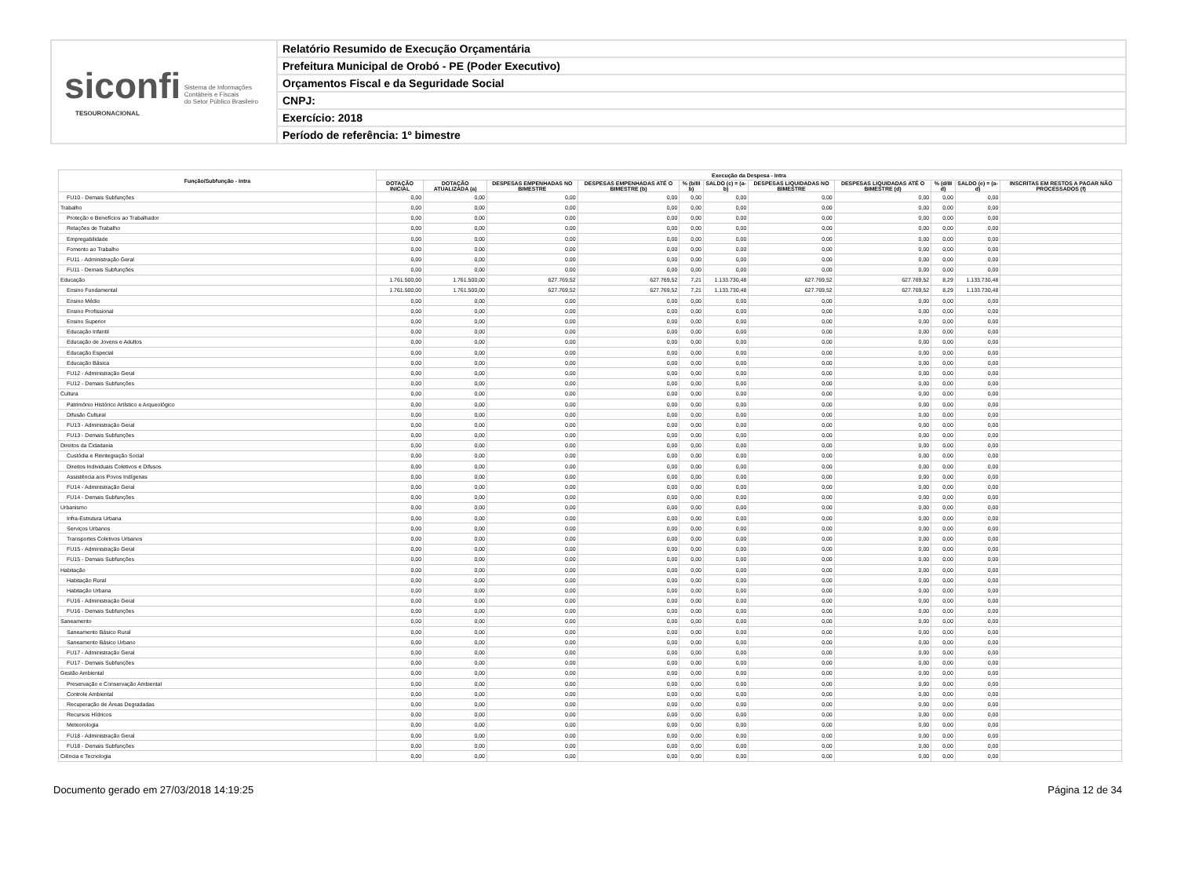siconfi Sistema de Informações
Contábeis e Fiscais
do Setor Público Brasileiro
TESOURONACIONAL
Relatório Resumido de Execução Orçamentária
Prefeitura Municipal de Orobó - PE (Poder Executivo)
Orçamentos Fiscal e da Seguridade Social
CNPJ:
Exercício: 2018
Período de referência: 1º bimestre
| Função/Subfunção - Intra | Execução da Despesa - Intra | | | | | | | | | | |
| --- | --- | --- | --- | --- | --- | --- | --- | --- | --- | --- | --- |
| | DOTAÇÃO INICIAL | DOTAÇÃO ATUALIZADA (a) | DESPESAS EMPENHADAS NO BIMESTRE | DESPESAS EMPENHADAS ATÉ O BIMESTRE (b) | % (b/III b) | SALDO (c) = (a-b) | DESPESAS LIQUIDADAS NO BIMESTRE | DESPESAS LIQUIDADAS ATÉ O BIMESTRE (d) | % (d/III d) | SALDO (e) = (a-d) | INSCRITAS EM RESTOS A PAGAR NÃO PROCESSADOS (f) |
| FU10 - Demais Subfunções | 0,00 | 0,00 | 0,00 | 0,00 | 0,00 | 0,00 | 0,00 | 0,00 | 0,00 | 0,00 | |
| Trabalho | 0,00 | 0,00 | 0,00 | 0,00 | 0,00 | 0,00 | 0,00 | 0,00 | 0,00 | 0,00 | |
| Proteção e Benefícios ao Trabalhador | 0,00 | 0,00 | 0,00 | 0,00 | 0,00 | 0,00 | 0,00 | 0,00 | 0,00 | 0,00 | |
| Relações de Trabalho | 0,00 | 0,00 | 0,00 | 0,00 | 0,00 | 0,00 | 0,00 | 0,00 | 0,00 | 0,00 | |
| Empregabilidade | 0,00 | 0,00 | 0,00 | 0,00 | 0,00 | 0,00 | 0,00 | 0,00 | 0,00 | 0,00 | |
| Fomento ao Trabalho | 0,00 | 0,00 | 0,00 | 0,00 | 0,00 | 0,00 | 0,00 | 0,00 | 0,00 | 0,00 | |
| FU11 - Administração Geral | 0,00 | 0,00 | 0,00 | 0,00 | 0,00 | 0,00 | 0,00 | 0,00 | 0,00 | 0,00 | |
| FU11 - Demais Subfunções | 0,00 | 0,00 | 0,00 | 0,00 | 0,00 | 0,00 | 0,00 | 0,00 | 0,00 | 0,00 | |
| Educação | 1.761.500,00 | 1.761.500,00 | 627.769,52 | 627.769,52 | 7,21 | 1.133.730,48 | 627.769,52 | 627.769,52 | 8,29 | 1.133.730,48 | |
| Ensino Fundamental | 1.761.500,00 | 1.761.500,00 | 627.769,52 | 627.769,52 | 7,21 | 1.133.730,48 | 627.769,52 | 627.769,52 | 8,29 | 1.133.730,48 | |
| Ensino Médio | 0,00 | 0,00 | 0,00 | 0,00 | 0,00 | 0,00 | 0,00 | 0,00 | 0,00 | 0,00 | |
| Ensino Profissional | 0,00 | 0,00 | 0,00 | 0,00 | 0,00 | 0,00 | 0,00 | 0,00 | 0,00 | 0,00 | |
| Ensino Superior | 0,00 | 0,00 | 0,00 | 0,00 | 0,00 | 0,00 | 0,00 | 0,00 | 0,00 | 0,00 | |
| Educação Infantil | 0,00 | 0,00 | 0,00 | 0,00 | 0,00 | 0,00 | 0,00 | 0,00 | 0,00 | 0,00 | |
| Educação de Jovens e Adultos | 0,00 | 0,00 | 0,00 | 0,00 | 0,00 | 0,00 | 0,00 | 0,00 | 0,00 | 0,00 | |
| Educação Especial | 0,00 | 0,00 | 0,00 | 0,00 | 0,00 | 0,00 | 0,00 | 0,00 | 0,00 | 0,00 | |
| Educação Básica | 0,00 | 0,00 | 0,00 | 0,00 | 0,00 | 0,00 | 0,00 | 0,00 | 0,00 | 0,00 | |
| FU12 - Administração Geral | 0,00 | 0,00 | 0,00 | 0,00 | 0,00 | 0,00 | 0,00 | 0,00 | 0,00 | 0,00 | |
| FU12 - Demais Subfunções | 0,00 | 0,00 | 0,00 | 0,00 | 0,00 | 0,00 | 0,00 | 0,00 | 0,00 | 0,00 | |
| Cultura | 0,00 | 0,00 | 0,00 | 0,00 | 0,00 | 0,00 | 0,00 | 0,00 | 0,00 | 0,00 | |
| Patrimônio Histórico Artístico e Arqueológico | 0,00 | 0,00 | 0,00 | 0,00 | 0,00 | 0,00 | 0,00 | 0,00 | 0,00 | 0,00 | |
| Difusão Cultural | 0,00 | 0,00 | 0,00 | 0,00 | 0,00 | 0,00 | 0,00 | 0,00 | 0,00 | 0,00 | |
| FU13 - Administração Geral | 0,00 | 0,00 | 0,00 | 0,00 | 0,00 | 0,00 | 0,00 | 0,00 | 0,00 | 0,00 | |
| FU13 - Demais Subfunções | 0,00 | 0,00 | 0,00 | 0,00 | 0,00 | 0,00 | 0,00 | 0,00 | 0,00 | 0,00 | |
| Direitos da Cidadania | 0,00 | 0,00 | 0,00 | 0,00 | 0,00 | 0,00 | 0,00 | 0,00 | 0,00 | 0,00 | |
| Custódia e Reintegração Social | 0,00 | 0,00 | 0,00 | 0,00 | 0,00 | 0,00 | 0,00 | 0,00 | 0,00 | 0,00 | |
| Direitos Individuais Coletivos e Difusos | 0,00 | 0,00 | 0,00 | 0,00 | 0,00 | 0,00 | 0,00 | 0,00 | 0,00 | 0,00 | |
| Assistência aos Povos Indígenas | 0,00 | 0,00 | 0,00 | 0,00 | 0,00 | 0,00 | 0,00 | 0,00 | 0,00 | 0,00 | |
| FU14 - Administração Geral | 0,00 | 0,00 | 0,00 | 0,00 | 0,00 | 0,00 | 0,00 | 0,00 | 0,00 | 0,00 | |
| FU14 - Demais Subfunções | 0,00 | 0,00 | 0,00 | 0,00 | 0,00 | 0,00 | 0,00 | 0,00 | 0,00 | 0,00 | |
| Urbanismo | 0,00 | 0,00 | 0,00 | 0,00 | 0,00 | 0,00 | 0,00 | 0,00 | 0,00 | 0,00 | |
| Infra-Estrutura Urbana | 0,00 | 0,00 | 0,00 | 0,00 | 0,00 | 0,00 | 0,00 | 0,00 | 0,00 | 0,00 | |
| Serviços Urbanos | 0,00 | 0,00 | 0,00 | 0,00 | 0,00 | 0,00 | 0,00 | 0,00 | 0,00 | 0,00 | |
| Transportes Coletivos Urbanos | 0,00 | 0,00 | 0,00 | 0,00 | 0,00 | 0,00 | 0,00 | 0,00 | 0,00 | 0,00 | |
| FU15 - Administração Geral | 0,00 | 0,00 | 0,00 | 0,00 | 0,00 | 0,00 | 0,00 | 0,00 | 0,00 | 0,00 | |
| FU15 - Demais Subfunções | 0,00 | 0,00 | 0,00 | 0,00 | 0,00 | 0,00 | 0,00 | 0,00 | 0,00 | 0,00 | |
| Habitação | 0,00 | 0,00 | 0,00 | 0,00 | 0,00 | 0,00 | 0,00 | 0,00 | 0,00 | 0,00 | |
| Habitação Rural | 0,00 | 0,00 | 0,00 | 0,00 | 0,00 | 0,00 | 0,00 | 0,00 | 0,00 | 0,00 | |
| Habitação Urbana | 0,00 | 0,00 | 0,00 | 0,00 | 0,00 | 0,00 | 0,00 | 0,00 | 0,00 | 0,00 | |
| FU16 - Administração Geral | 0,00 | 0,00 | 0,00 | 0,00 | 0,00 | 0,00 | 0,00 | 0,00 | 0,00 | 0,00 | |
| FU16 - Demais Subfunções | 0,00 | 0,00 | 0,00 | 0,00 | 0,00 | 0,00 | 0,00 | 0,00 | 0,00 | 0,00 | |
| Saneamento | 0,00 | 0,00 | 0,00 | 0,00 | 0,00 | 0,00 | 0,00 | 0,00 | 0,00 | 0,00 | |
| Saneamento Básico Rural | 0,00 | 0,00 | 0,00 | 0,00 | 0,00 | 0,00 | 0,00 | 0,00 | 0,00 | 0,00 | |
| Saneamento Básico Urbano | 0,00 | 0,00 | 0,00 | 0,00 | 0,00 | 0,00 | 0,00 | 0,00 | 0,00 | 0,00 | |
| FU17 - Administração Geral | 0,00 | 0,00 | 0,00 | 0,00 | 0,00 | 0,00 | 0,00 | 0,00 | 0,00 | 0,00 | |
| FU17 - Demais Subfunções | 0,00 | 0,00 | 0,00 | 0,00 | 0,00 | 0,00 | 0,00 | 0,00 | 0,00 | 0,00 | |
| Gestão Ambiental | 0,00 | 0,00 | 0,00 | 0,00 | 0,00 | 0,00 | 0,00 | 0,00 | 0,00 | 0,00 | |
| Preservação e Conservação Ambiental | 0,00 | 0,00 | 0,00 | 0,00 | 0,00 | 0,00 | 0,00 | 0,00 | 0,00 | 0,00 | |
| Controle Ambiental | 0,00 | 0,00 | 0,00 | 0,00 | 0,00 | 0,00 | 0,00 | 0,00 | 0,00 | 0,00 | |
| Recuperação de Áreas Degradadas | 0,00 | 0,00 | 0,00 | 0,00 | 0,00 | 0,00 | 0,00 | 0,00 | 0,00 | 0,00 | |
| Recursos Hídricos | 0,00 | 0,00 | 0,00 | 0,00 | 0,00 | 0,00 | 0,00 | 0,00 | 0,00 | 0,00 | |
| Meteorologia | 0,00 | 0,00 | 0,00 | 0,00 | 0,00 | 0,00 | 0,00 | 0,00 | 0,00 | 0,00 | |
| FU18 - Administração Geral | 0,00 | 0,00 | 0,00 | 0,00 | 0,00 | 0,00 | 0,00 | 0,00 | 0,00 | 0,00 | |
| FU18 - Demais Subfunções | 0,00 | 0,00 | 0,00 | 0,00 | 0,00 | 0,00 | 0,00 | 0,00 | 0,00 | 0,00 | |
| Ciência e Tecnologia | 0,00 | 0,00 | 0,00 | 0,00 | 0,00 | 0,00 | 0,00 | 0,00 | 0,00 | 0,00 | |
Documento gerado em 27/03/2018 14:19:25 Página 12 de 34